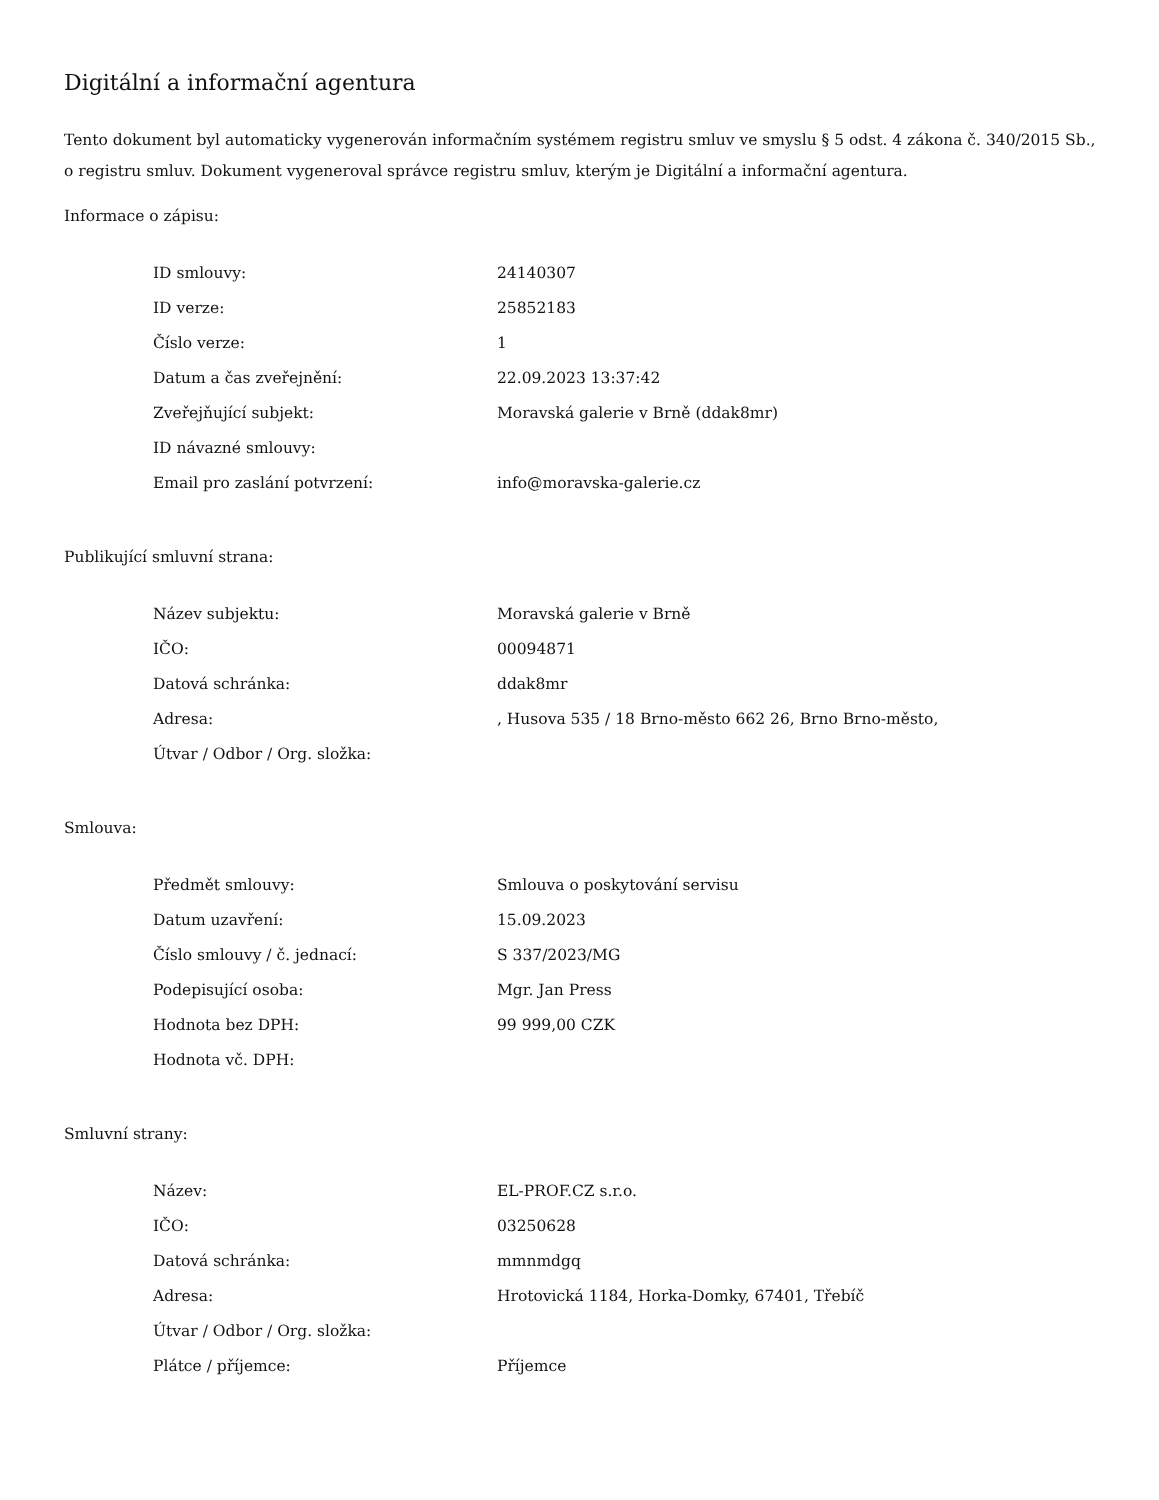Digitální a informační agentura
Tento dokument byl automaticky vygenerován informačním systémem registru smluv ve smyslu § 5 odst. 4 zákona č. 340/2015 Sb., o registru smluv. Dokument vygeneroval správce registru smluv, kterým je Digitální a informační agentura.
Informace o zápisu:
| ID smlouvy: | 24140307 |
| ID verze: | 25852183 |
| Číslo verze: | 1 |
| Datum a čas zveřejnění: | 22.09.2023 13:37:42 |
| Zveřejňující subjekt: | Moravská galerie v Brně (ddak8mr) |
| ID návazné smlouvy: | |
| Email pro zaslání potvrzení: | info@moravska-galerie.cz |
Publikující smluvní strana:
| Název subjektu: | Moravská galerie v Brně |
| IČO: | 00094871 |
| Datová schránka: | ddak8mr |
| Adresa: | , Husova 535 / 18 Brno-město 662 26, Brno Brno-město, |
| Útvar / Odbor / Org. složka: | |
Smlouva:
| Předmět smlouvy: | Smlouva o poskytování servisu |
| Datum uzavření: | 15.09.2023 |
| Číslo smlouvy / č. jednací: | S 337/2023/MG |
| Podepisující osoba: | Mgr. Jan Press |
| Hodnota bez DPH: | 99 999,00 CZK |
| Hodnota vč. DPH: | |
Smluvní strany:
| Název: | EL-PROF.CZ s.r.o. |
| IČO: | 03250628 |
| Datová schránka: | mmnmdgq |
| Adresa: | Hrotovická 1184, Horka-Domky, 67401, Třebíč |
| Útvar / Odbor / Org. složka: | |
| Plátce / příjemce: | Příjemce |